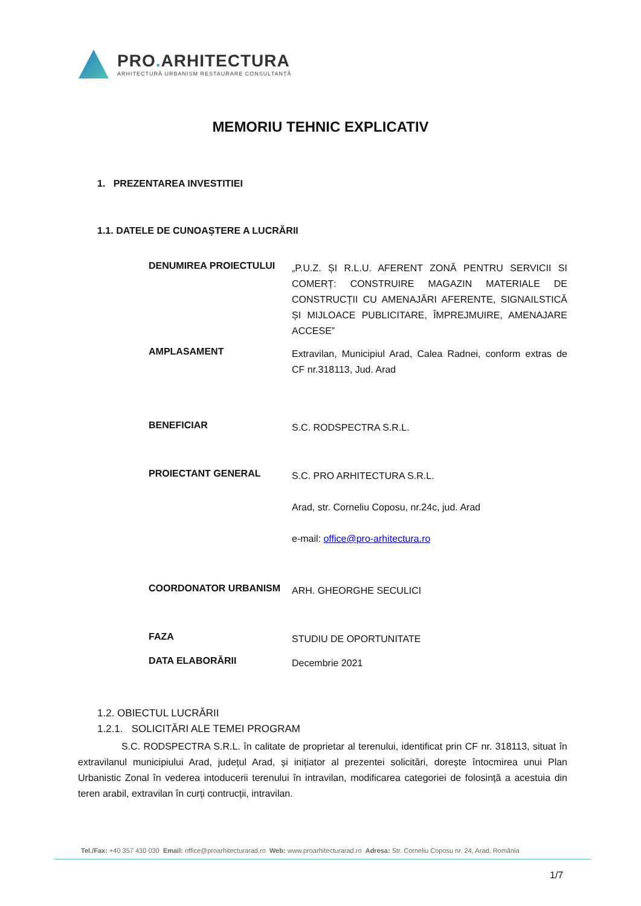PRO. ARHITECTURA
ARHITECTURĂ URBANISM RESTAURARE CONSULTANȚĂ
MEMORIU TEHNIC EXPLICATIV
1. PREZENTAREA INVESTITIEI
1.1. DATELE DE CUNOAȘTERE A LUCRĂRII
DENUMIREA PROIECTULUI
„P.U.Z. ȘI R.L.U. AFERENT ZONĂ PENTRU SERVICII SI COMERȚ: CONSTRUIRE MAGAZIN MATERIALE DE CONSTRUCȚII CU AMENAJĂRI AFERENTE, SIGNAILSTICĂ ȘI MIJLOACE PUBLICITARE, ÎMPREJMUIRE, AMENAJARE ACCESE”
AMPLASAMENT
Extravilan, Municipiul Arad, Calea Radnei, conform extras de CF nr.318113, Jud. Arad
BENEFICIAR
S.C. RODSPECTRA S.R.L.
PROIECTANT GENERAL
S.C. PRO ARHITECTURA S.R.L.
Arad, str. Corneliu Coposu, nr.24c, jud. Arad
e-mail: office@pro-arhitectura.ro
COORDONATOR URBANISM
ARH. GHEORGHE SECULICI
FAZA
STUDIU DE OPORTUNITATE
DATA ELABORĂRII
Decembrie 2021
1.2. OBIECTUL LUCRĂRII
1.2.1. SOLICITĂRI ALE TEMEI PROGRAM
S.C. RODSPECTRA S.R.L. în calitate de proprietar al terenului, identificat prin CF nr. 318113, situat în extravilanul municipiului Arad, județul Arad, și inițiator al prezentei solicitări, dorește întocmirea unui Plan Urbanistic Zonal în vederea intoducerii terenului în intravilan, modificarea categoriei de folosință a acestuia din teren arabil, extravilan în curți contrucții, intravilan.
Tel./Fax: +40 357 430 030 Email: office@proarhitecturarad.ro Web: www.proarhitecturarad.ro Adresa: Str. Corneliu Coposu nr. 24, Arad, România
1/7